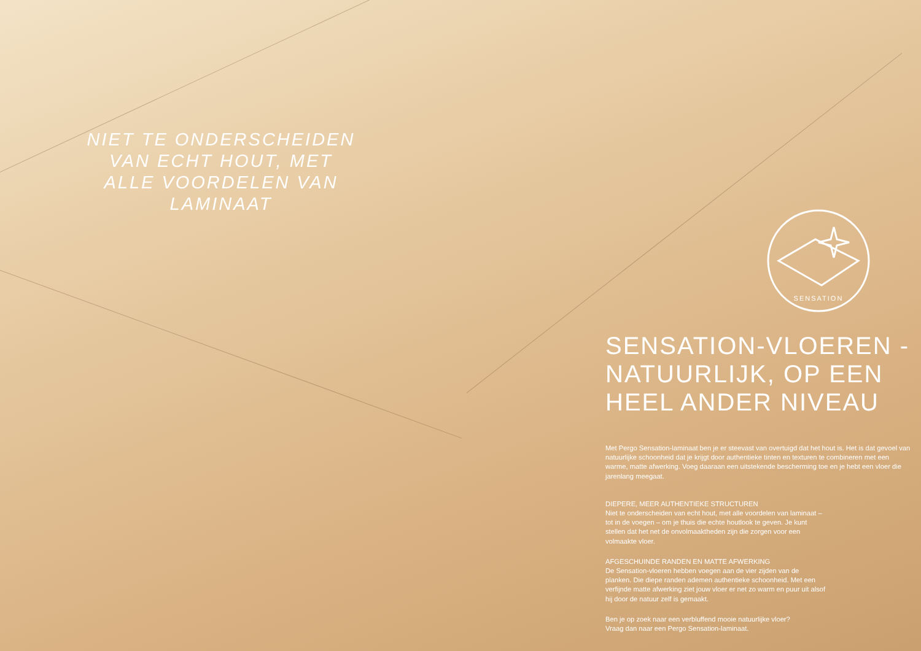NIET TE ONDERSCHEIDEN VAN ECHT HOUT, MET ALLE VOORDELEN VAN LAMINAAT
SENSATION
SENSATION-VLOEREN - NATUURLIJK, OP EEN HEEL ANDER NIVEAU
Met Pergo Sensation-laminaat ben je er steevast van overtuigd dat het hout is. Het is dat gevoel van natuurlijke schoonheid dat je krijgt door authentieke tinten en texturen te combineren met een warme, matte afwerking. Voeg daaraan een uitstekende bescherming toe en je hebt een vloer die jarenlang meegaat.
DIEPERE, MEER AUTHENTIEKE STRUCTUREN
Niet te onderscheiden van echt hout, met alle voordelen van laminaat – tot in de voegen – om je thuis die echte houtlook te geven. Je kunt stellen dat het net de onvolmaaktheden zijn die zorgen voor een volmaakte vloer.
AFGESCHUINDE RANDEN EN MATTE AFWERKING
De Sensation-vloeren hebben voegen aan de vier zijden van de planken. Die diepe randen ademen authentieke schoonheid. Met een verfijnde matte afwerking ziet jouw vloer er net zo warm en puur uit alsof hij door de natuur zelf is gemaakt.
Ben je op zoek naar een verbluffend mooie natuurlijke vloer?
Vraag dan naar een Pergo Sensation-laminaat.